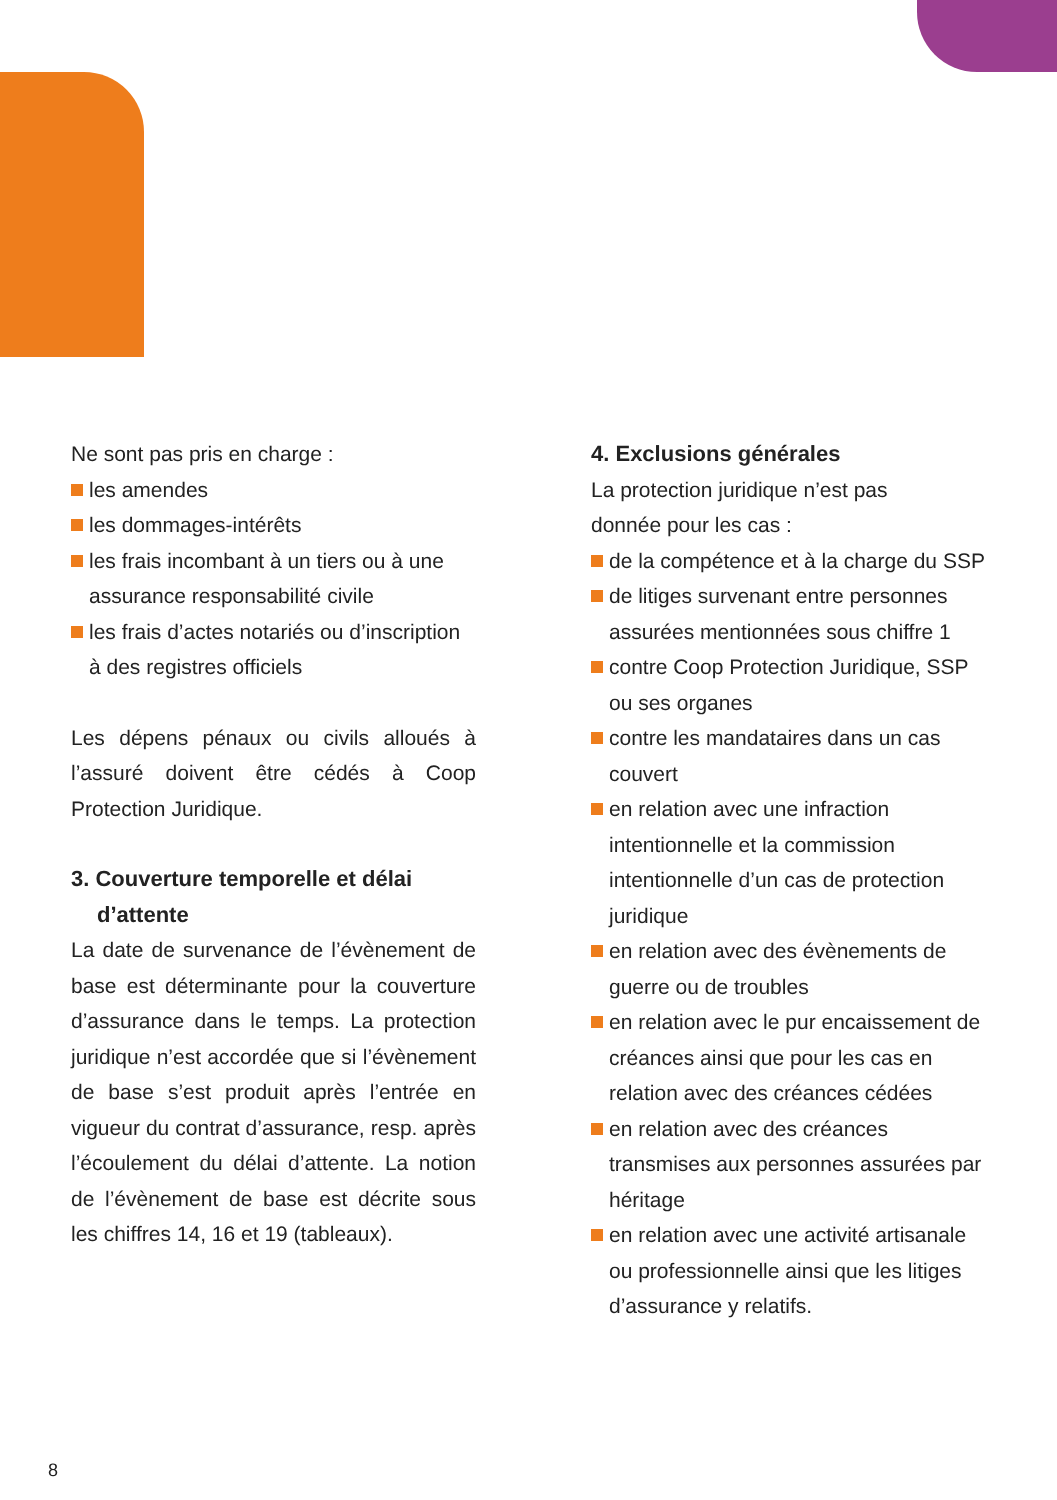Ne sont pas pris en charge :
les amendes
les dommages-intérêts
les frais incombant à un tiers ou à une assurance responsabilité civile
les frais d’actes notariés ou d’inscription à des registres officiels
Les dépens pénaux ou civils alloués à l’assuré doivent être cédés à Coop Protection Juridique.
3. Couverture temporelle et délai d’attente
La date de survenance de l’évènement de base est déterminante pour la couverture d’assurance dans le temps. La protection juridique n’est accordée que si l’évènement de base s’est produit après l’entrée en vigueur du contrat d’assurance, resp. après l’écoulement du délai d’attente. La notion de l’évènement de base est décrite sous les chiffres 14, 16 et 19 (tableaux).
4. Exclusions générales
La protection juridique n’est pas
donnée pour les cas :
de la compétence et à la charge du SSP
de litiges survenant entre personnes assurées mentionnées sous chiffre 1
contre Coop Protection Juridique, SSP ou ses organes
contre les mandataires dans un cas couvert
en relation avec une infraction intentionnelle et la commission intentionnelle d’un cas de protection juridique
en relation avec des évènements de guerre ou de troubles
en relation avec le pur encaissement de créances ainsi que pour les cas en relation avec des créances cédées
en relation avec des créances transmises aux personnes assurées par héritage
en relation avec une activité artisanale ou professionnelle ainsi que les litiges d’assurance y relatifs.
8